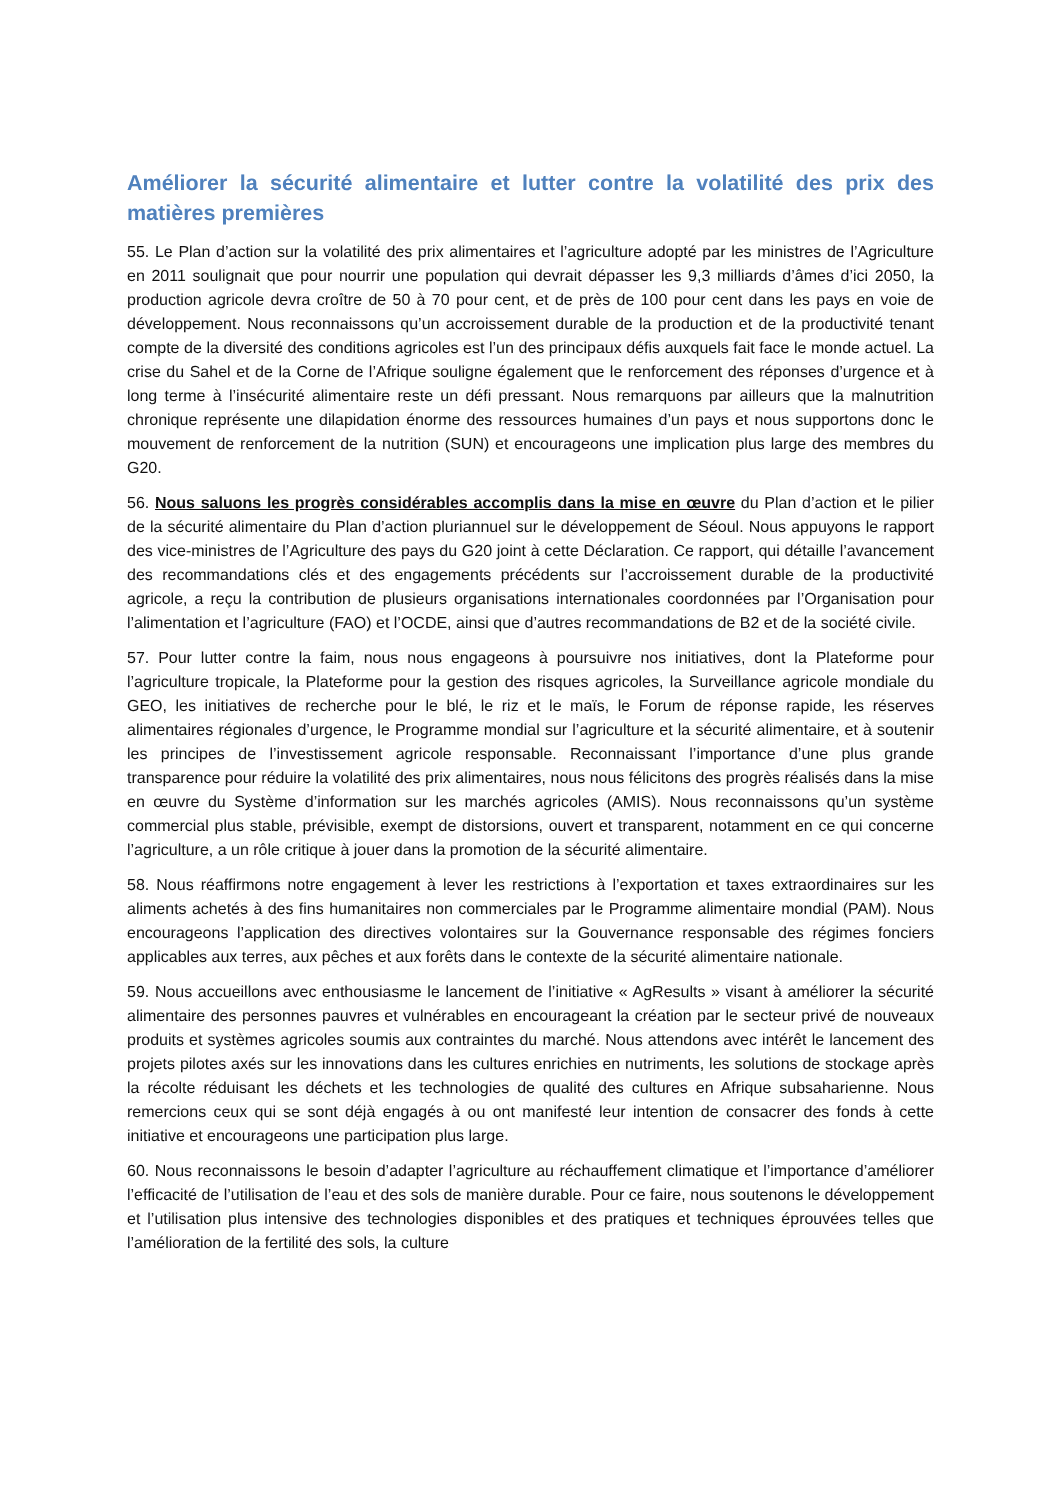Améliorer la sécurité alimentaire et lutter contre la volatilité des prix des matières premières
55. Le Plan d’action sur la volatilité des prix alimentaires et l’agriculture adopté par les ministres de l’Agriculture en 2011 soulignait que pour nourrir une population qui devrait dépasser les 9,3 milliards d’âmes d’ici 2050, la production agricole devra croître de 50 à 70 pour cent, et de près de 100 pour cent dans les pays en voie de développement. Nous reconnaissons qu’un accroissement durable de la production et de la productivité tenant compte de la diversité des conditions agricoles est l’un des principaux défis auxquels fait face le monde actuel. La crise du Sahel et de la Corne de l’Afrique souligne également que le renforcement des réponses d’urgence et à long terme à l’insécurité alimentaire reste un défi pressant. Nous remarquons par ailleurs que la malnutrition chronique représente une dilapidation énorme des ressources humaines d’un pays et nous supportons donc le mouvement de renforcement de la nutrition (SUN) et encourageons une implication plus large des membres du G20.
56. Nous saluons les progrès considérables accomplis dans la mise en œuvre du Plan d’action et le pilier de la sécurité alimentaire du Plan d’action pluriannuel sur le développement de Séoul. Nous appuyons le rapport des vice-ministres de l’Agriculture des pays du G20 joint à cette Déclaration. Ce rapport, qui détaille l’avancement des recommandations clés et des engagements précédents sur l’accroissement durable de la productivité agricole, a reçu la contribution de plusieurs organisations internationales coordonnées par l’Organisation pour l’alimentation et l’agriculture (FAO) et l’OCDE, ainsi que d’autres recommandations de B2 et de la société civile.
57. Pour lutter contre la faim, nous nous engageons à poursuivre nos initiatives, dont la Plateforme pour l’agriculture tropicale, la Plateforme pour la gestion des risques agricoles, la Surveillance agricole mondiale du GEO, les initiatives de recherche pour le blé, le riz et le maïs, le Forum de réponse rapide, les réserves alimentaires régionales d’urgence, le Programme mondial sur l’agriculture et la sécurité alimentaire, et à soutenir les principes de l’investissement agricole responsable. Reconnaissant l’importance d’une plus grande transparence pour réduire la volatilité des prix alimentaires, nous nous félicitons des progrès réalisés dans la mise en œuvre du Système d’information sur les marchés agricoles (AMIS). Nous reconnaissons qu’un système commercial plus stable, prévisible, exempt de distorsions, ouvert et transparent, notamment en ce qui concerne l’agriculture, a un rôle critique à jouer dans la promotion de la sécurité alimentaire.
58. Nous réaffirmons notre engagement à lever les restrictions à l’exportation et taxes extraordinaires sur les aliments achetés à des fins humanitaires non commerciales par le Programme alimentaire mondial (PAM). Nous encourageons l’application des directives volontaires sur la Gouvernance responsable des régimes fonciers applicables aux terres, aux pêches et aux forêts dans le contexte de la sécurité alimentaire nationale.
59. Nous accueillons avec enthousiasme le lancement de l’initiative « AgResults » visant à améliorer la sécurité alimentaire des personnes pauvres et vulnérables en encourageant la création par le secteur privé de nouveaux produits et systèmes agricoles soumis aux contraintes du marché. Nous attendons avec intérêt le lancement des projets pilotes axés sur les innovations dans les cultures enrichies en nutriments, les solutions de stockage après la récolte réduisant les déchets et les technologies de qualité des cultures en Afrique subsaharienne. Nous remercions ceux qui se sont déjà engagés à ou ont manifesté leur intention de consacrer des fonds à cette initiative et encourageons une participation plus large.
60. Nous reconnaissons le besoin d’adapter l’agriculture au réchauffement climatique et l’importance d’améliorer l’efficacité de l’utilisation de l’eau et des sols de manière durable. Pour ce faire, nous soutenons le développement et l’utilisation plus intensive des technologies disponibles et des pratiques et techniques éprouvées telles que l’amélioration de la fertilité des sols, la culture